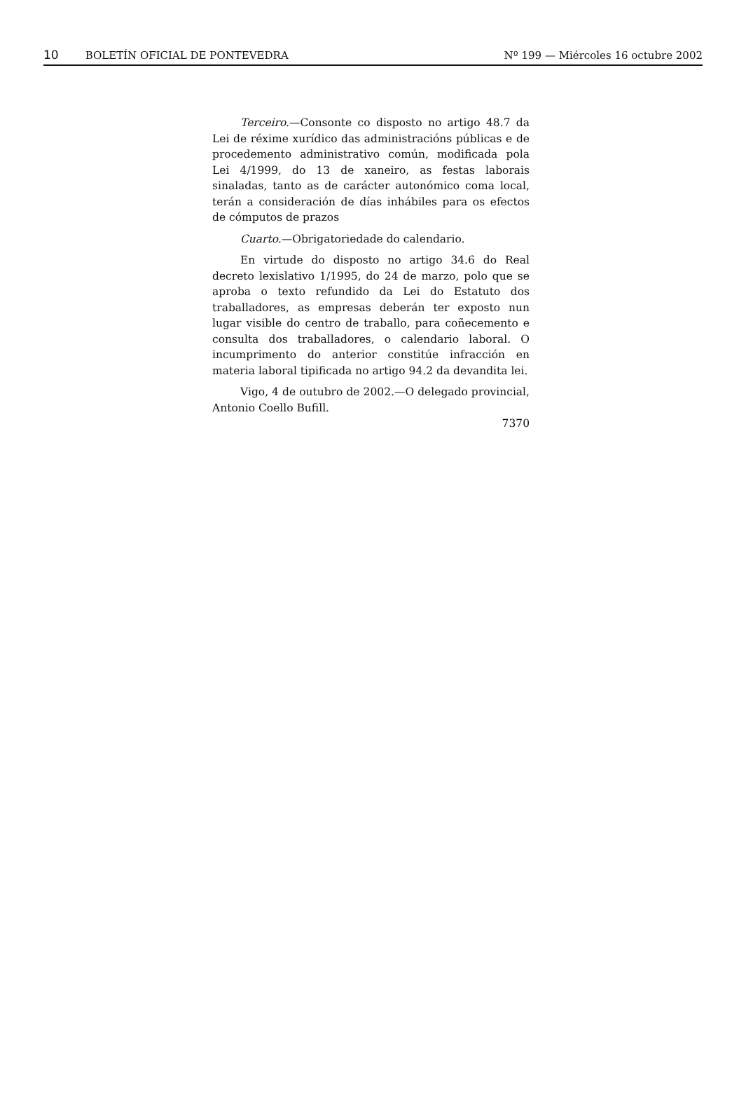10 BOLETÍN OFICIAL DE PONTEVEDRA
Nº 199 — Miércoles 16 octubre 2002
Terceiro.—Consonte co disposto no artigo 48.7 da Lei de réxime xurídico das administracións públicas e de procedemento administrativo común, modificada pola Lei 4/1999, do 13 de xaneiro, as festas laborais sinaladas, tanto as de carácter autonómico coma local, terán a consideración de días inhábiles para os efectos de cómputos de prazos
Cuarto.—Obrigatoriedade do calendario.
En virtude do disposto no artigo 34.6 do Real decreto lexislativo 1/1995, do 24 de marzo, polo que se aproba o texto refundido da Lei do Estatuto dos traballadores, as empresas deberán ter exposto nun lugar visible do centro de traballo, para coñecemento e consulta dos traballadores, o calendario laboral. O incumprimento do anterior constitúe infracción en materia laboral tipificada no artigo 94.2 da devandita lei.
Vigo, 4 de outubro de 2002.—O delegado provincial, Antonio Coello Bufill.
7370